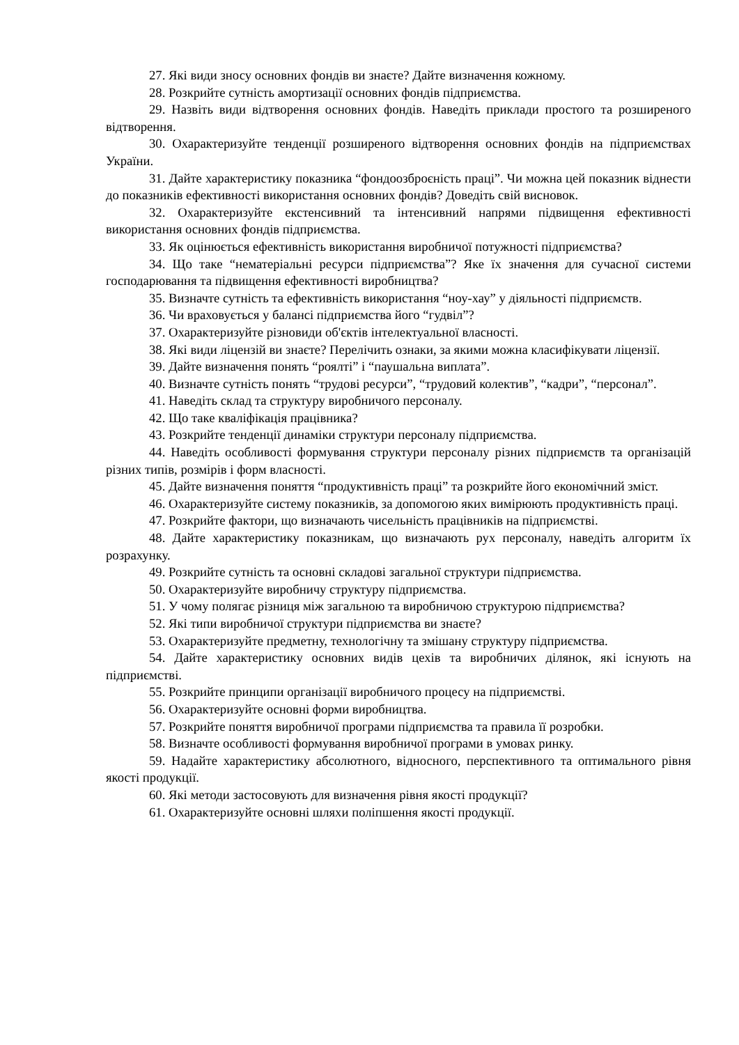27. Які види зносу основних фондів ви знаєте? Дайте визначення кожному.
28. Розкрийте сутність амортизації основних фондів підприємства.
29. Назвіть види відтворення основних фондів. Наведіть приклади простого та розширеного відтворення.
30. Охарактеризуйте тенденції розширеного відтворення основних фондів на підприємствах України.
31. Дайте характеристику показника “фондоозброєність праці”. Чи можна цей показник віднести до показників ефективності використання основних фондів? Доведіть свій висновок.
32. Охарактеризуйте екстенсивний та інтенсивний напрями підвищення ефективності використання основних фондів підприємства.
33. Як оцінюється ефективність використання виробничої потужності підприємства?
34. Що таке “нематеріальні ресурси підприємства”? Яке їх значення для сучасної системи господарювання та підвищення ефективності виробництва?
35. Визначте сутність та ефективність використання “ноу-хау” у діяльності підприємств.
36. Чи враховується у балансі підприємства його “гудвіл”?
37. Охарактеризуйте різновиди об'єктів інтелектуальної власності.
38. Які види ліцензій ви знаєте? Перелічить ознаки, за якими можна класифікувати ліцензії.
39. Дайте визначення понять “роялті” і “паушальна виплата”.
40. Визначте сутність понять “трудові ресурси”, “трудовий колектив”, “кадри”, “персонал”.
41. Наведіть склад та структуру виробничого персоналу.
42. Що таке кваліфікація працівника?
43. Розкрийте тенденції динаміки структури персоналу підприємства.
44. Наведіть особливості формування структури персоналу різних підприємств та організацій різних типів, розмірів і форм власності.
45. Дайте визначення поняття “продуктивність праці” та розкрийте його економічний зміст.
46. Охарактеризуйте систему показників, за допомогою яких вимірюють продуктивність праці.
47. Розкрийте фактори, що визначають чисельність працівників на підприємстві.
48. Дайте характеристику показникам, що визначають рух персоналу, наведіть алгоритм їх розрахунку.
49. Розкрийте сутність та основні складові загальної структури підприємства.
50. Охарактеризуйте виробничу структуру підприємства.
51. У чому полягає різниця між загальною та виробничою структурою підприємства?
52. Які типи виробничої структури підприємства ви знаєте?
53. Охарактеризуйте предметну, технологічну та змішану структуру підприємства.
54. Дайте характеристику основних видів цехів та виробничих ділянок, які існують на підприємстві.
55. Розкрийте принципи організації виробничого процесу на підприємстві.
56. Охарактеризуйте основні форми виробництва.
57. Розкрийте поняття виробничої програми підприємства та правила її розробки.
58. Визначте особливості формування виробничої програми в умовах ринку.
59. Надайте характеристику абсолютного, відносного, перспективного та оптимального рівня якості продукції.
60. Які методи застосовують для визначення рівня якості продукції?
61. Охарактеризуйте основні шляхи поліпшення якості продукції.